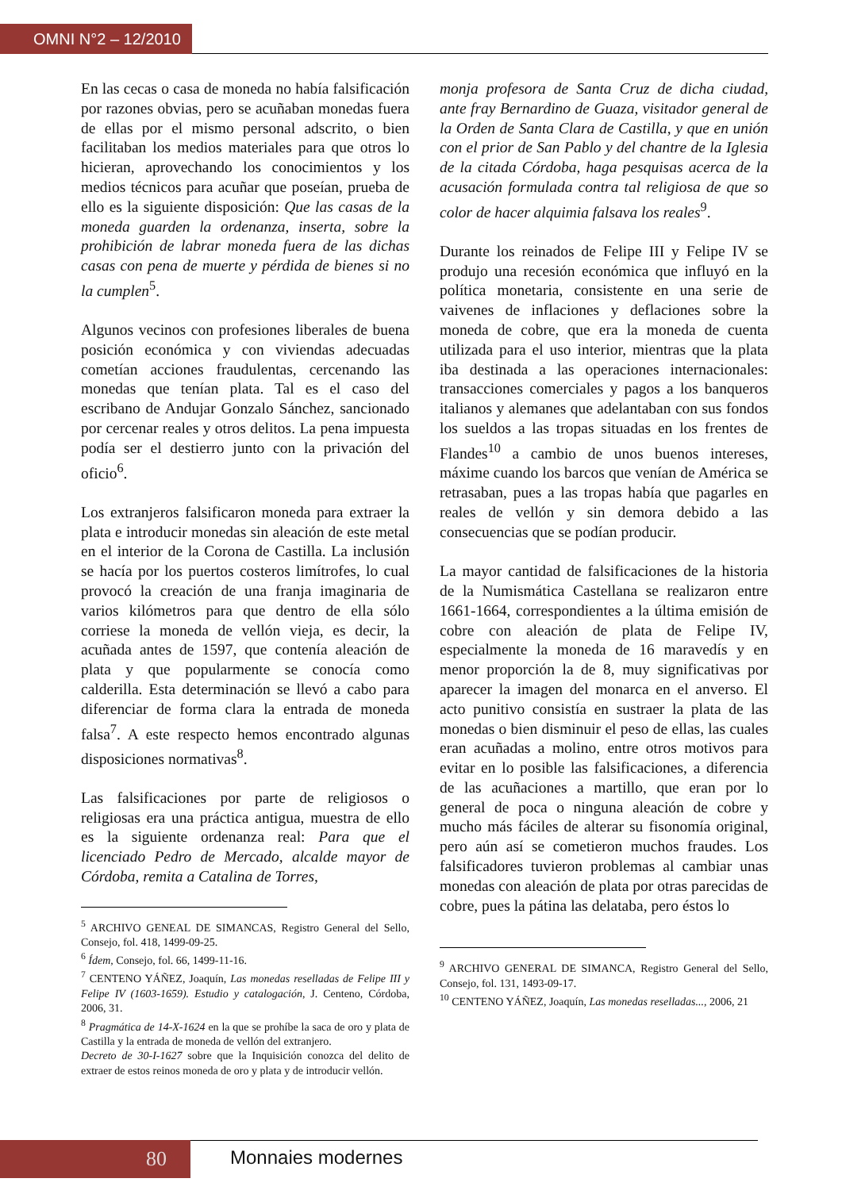OMNI N°2 – 12/2010
En las cecas o casa de moneda no había falsificación por razones obvias, pero se acuñaban monedas fuera de ellas por el mismo personal adscrito, o bien facilitaban los medios materiales para que otros lo hicieran, aprovechando los conocimientos y los medios técnicos para acuñar que poseían, prueba de ello es la siguiente disposición: Que las casas de la moneda guarden la ordenanza, inserta, sobre la prohibición de labrar moneda fuera de las dichas casas con pena de muerte y pérdida de bienes si no la cumplen<sup>5</sup>.
Algunos vecinos con profesiones liberales de buena posición económica y con viviendas adecuadas cometían acciones fraudulentas, cercenando las monedas que tenían plata. Tal es el caso del escribano de Andujar Gonzalo Sánchez, sancionado por cercenar reales y otros delitos. La pena impuesta podía ser el destierro junto con la privación del oficio<sup>6</sup>.
Los extranjeros falsificaron moneda para extraer la plata e introducir monedas sin aleación de este metal en el interior de la Corona de Castilla. La inclusión se hacía por los puertos costeros limítrofes, lo cual provocó la creación de una franja imaginaria de varios kilómetros para que dentro de ella sólo corriese la moneda de vellón vieja, es decir, la acuñada antes de 1597, que contenía aleación de plata y que popularmente se conocía como calderilla. Esta determinación se llevó a cabo para diferenciar de forma clara la entrada de moneda falsa<sup>7</sup>. A este respecto hemos encontrado algunas disposiciones normativas<sup>8</sup>.
Las falsificaciones por parte de religiosos o religiosas era una práctica antigua, muestra de ello es la siguiente ordenanza real: Para que el licenciado Pedro de Mercado, alcalde mayor de Córdoba, remita a Catalina de Torres,
<sup>5</sup> ARCHIVO GENEAL DE SIMANCAS, Registro General del Sello, Consejo, fol. 418, 1499-09-25.
<sup>6</sup> Ídem, Consejo, fol. 66, 1499-11-16.
<sup>7</sup> CENTENO YÁÑEZ, Joaquín, Las monedas reselladas de Felipe III y Felipe IV (1603-1659). Estudio y catalogación, J. Centeno, Córdoba, 2006, 31.
<sup>8</sup> Pragmática de 14-X-1624 en la que se prohíbe la saca de oro y plata de Castilla y la entrada de moneda de vellón del extranjero.
Decreto de 30-I-1627 sobre que la Inquisición conozca del delito de extraer de estos reinos moneda de oro y plata y de introducir vellón.
monja profesora de Santa Cruz de dicha ciudad, ante fray Bernardino de Guaza, visitador general de la Orden de Santa Clara de Castilla, y que en unión con el prior de San Pablo y del chantre de la Iglesia de la citada Córdoba, haga pesquisas acerca de la acusación formulada contra tal religiosa de que so color de hacer alquimia falsava los reales<sup>9</sup>.
Durante los reinados de Felipe III y Felipe IV se produjo una recesión económica que influyó en la política monetaria, consistente en una serie de vaivenes de inflaciones y deflaciones sobre la moneda de cobre, que era la moneda de cuenta utilizada para el uso interior, mientras que la plata iba destinada a las operaciones internacionales: transacciones comerciales y pagos a los banqueros italianos y alemanes que adelantaban con sus fondos los sueldos a las tropas situadas en los frentes de Flandes<sup>10</sup> a cambio de unos buenos intereses, máxime cuando los barcos que venían de América se retrasaban, pues a las tropas había que pagarles en reales de vellón y sin demora debido a las consecuencias que se podían producir.
La mayor cantidad de falsificaciones de la historia de la Numismática Castellana se realizaron entre 1661-1664, correspondientes a la última emisión de cobre con aleación de plata de Felipe IV, especialmente la moneda de 16 maravedís y en menor proporción la de 8, muy significativas por aparecer la imagen del monarca en el anverso. El acto punitivo consistía en sustraer la plata de las monedas o bien disminuir el peso de ellas, las cuales eran acuñadas a molino, entre otros motivos para evitar en lo posible las falsificaciones, a diferencia de las acuñaciones a martillo, que eran por lo general de poca o ninguna aleación de cobre y mucho más fáciles de alterar su fisonomía original, pero aún así se cometieron muchos fraudes. Los falsificadores tuvieron problemas al cambiar unas monedas con aleación de plata por otras parecidas de cobre, pues la pátina las delataba, pero éstos lo
<sup>9</sup> ARCHIVO GENERAL DE SIMANCA, Registro General del Sello, Consejo, fol. 131, 1493-09-17.
<sup>10</sup> CENTENO YÁÑEZ, Joaquín, Las monedas reselladas..., 2006, 21
80 Monnaies modernes